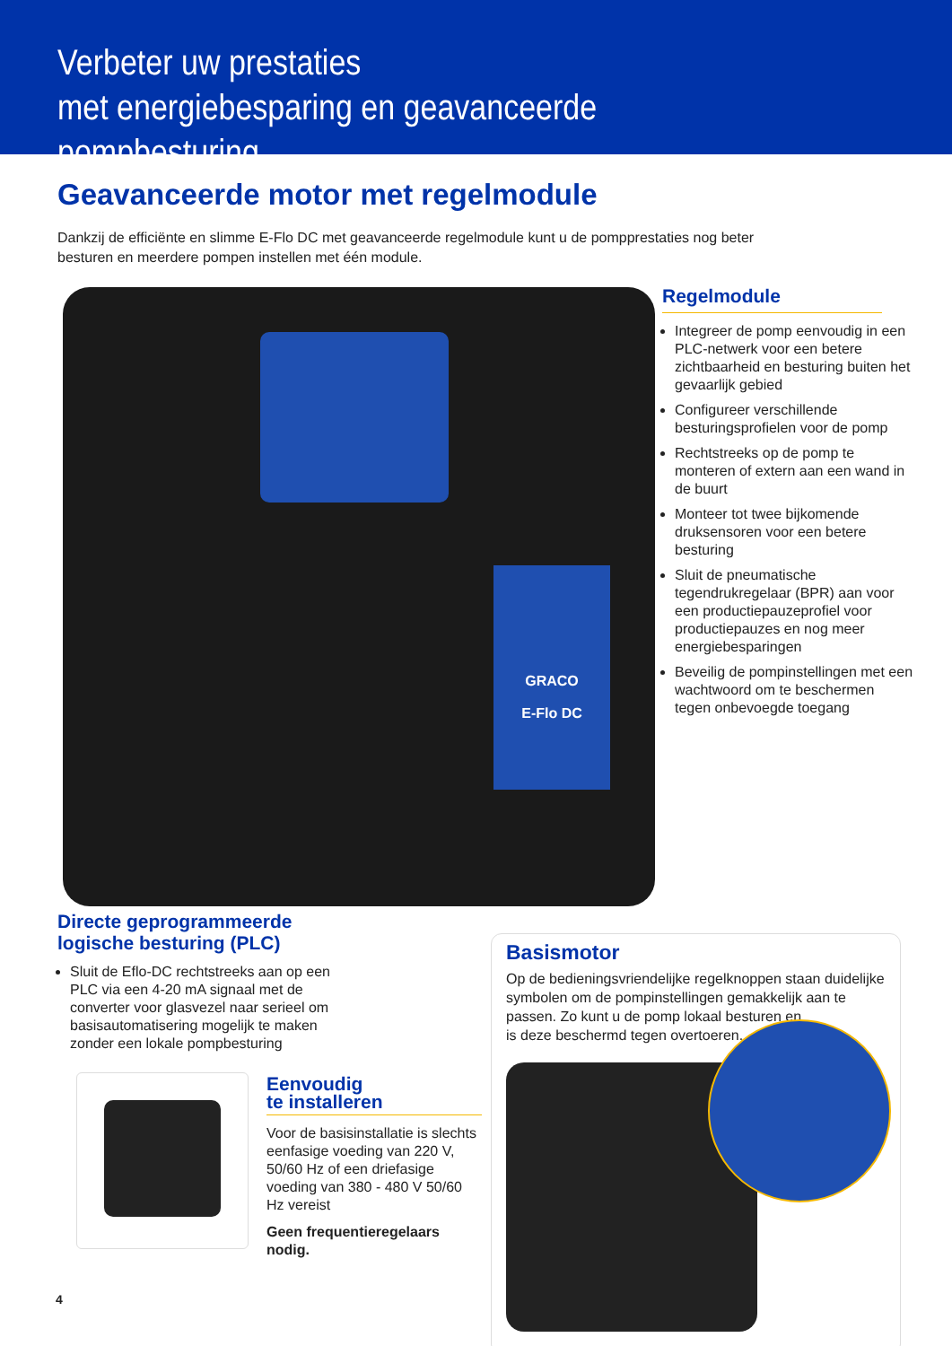Verbeter uw prestaties
met energiebesparing en geavanceerde pompbesturing
Geavanceerde motor met regelmodule
Dankzij de efficiënte en slimme E-Flo DC met geavanceerde regelmodule kunt u de pompprestaties nog beter besturen en meerdere pompen instellen met één module.
GRACO
E-Flo DC
Regelmodule
Integreer de pomp eenvoudig in een PLC-netwerk voor een betere zichtbaarheid en besturing buiten het gevaarlijk gebied
Configureer verschillende besturingsprofielen voor de pomp
Rechtstreeks op de pomp te monteren of extern aan een wand in de buurt
Monteer tot twee bijkomende druksensoren voor een betere besturing
Sluit de pneumatische tegendrukregelaar (BPR) aan voor een productiepauzeprofiel voor productiepauzes en nog meer energiebesparingen
Beveilig de pompinstellingen met een wachtwoord om te beschermen tegen onbevoegde toegang
Directe geprogrammeerde logische besturing (PLC)
Sluit de Eflo-DC rechtstreeks aan op een PLC via een 4-20 mA signaal met de converter voor glasvezel naar serieel om basisautomatisering mogelijk te maken zonder een lokale pompbesturing
Eenvoudig
te installeren
Voor de basisinstallatie is slechts eenfasige voeding van 220 V, 50/60 Hz of een driefasige voeding van 380 - 480 V 50/60 Hz vereist
Geen frequentieregelaars nodig.
Basismotor
Op de bedieningsvriendelijke regelknoppen staan duidelijke symbolen om de pompinstellingen gemakkelijk aan te passen. Zo kunt u de pomp lokaal besturen en
is deze beschermd tegen overtoeren.
4